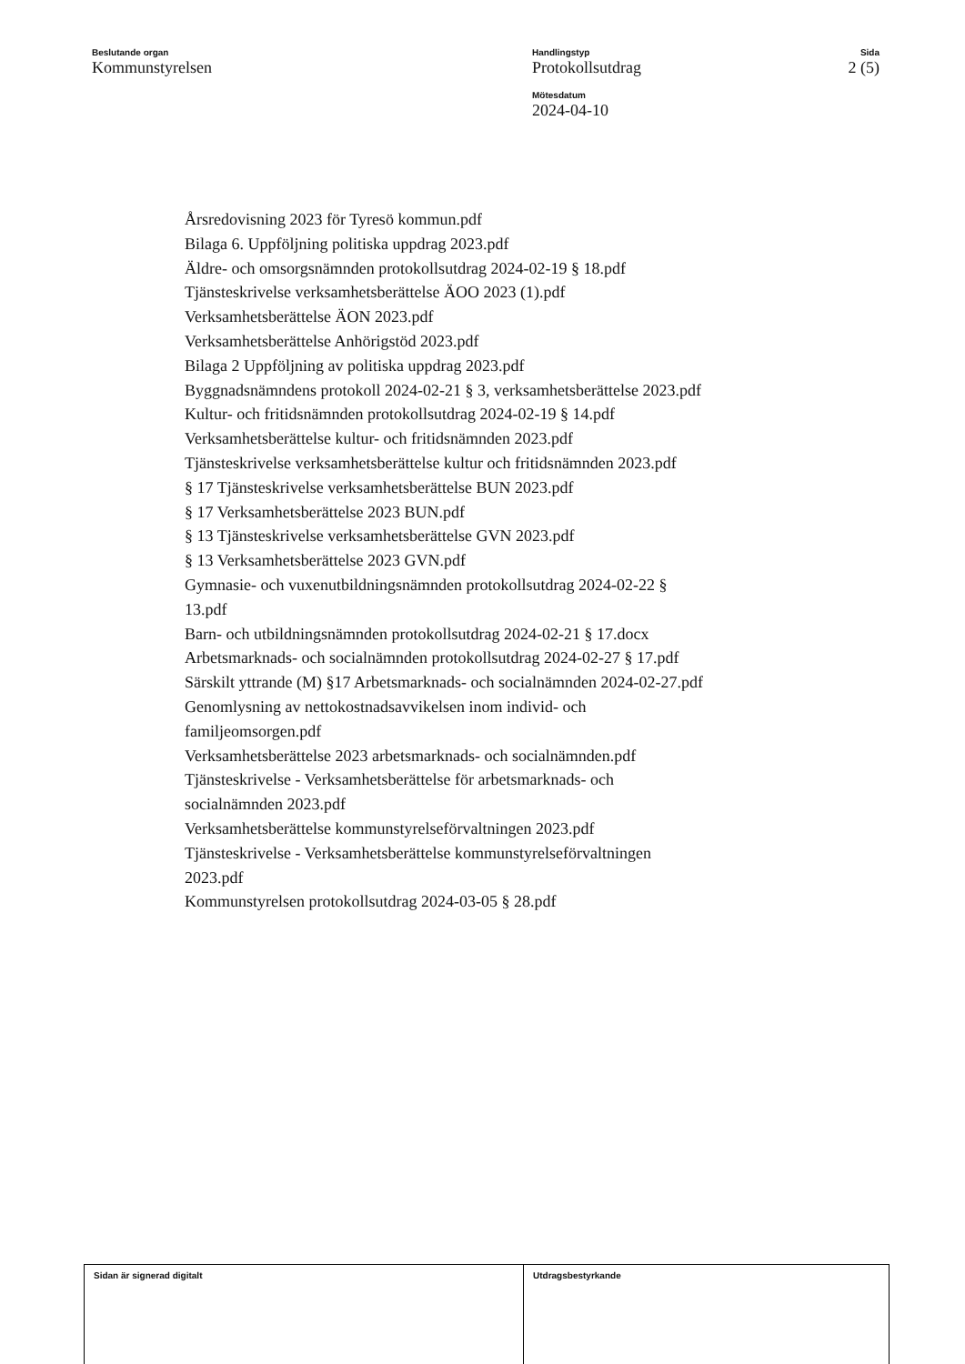Beslutande organ
Kommunstyrelsen
Handlingstyp
Protokollsutdrag
Mötesdatum
2024-04-10
Sida
2 (5)
Årsredovisning 2023 för Tyresö kommun.pdf
Bilaga 6. Uppföljning politiska uppdrag 2023.pdf
Äldre- och omsorgsnämnden protokollsutdrag 2024-02-19 § 18.pdf
Tjänsteskrivelse verksamhetsberättelse ÄOO 2023 (1).pdf
Verksamhetsberättelse ÄON 2023.pdf
Verksamhetsberättelse Anhörigstöd 2023.pdf
Bilaga 2 Uppföljning av politiska uppdrag 2023.pdf
Byggnadsnämndens protokoll 2024-02-21 § 3, verksamhetsberättelse 2023.pdf
Kultur- och fritidsnämnden protokollsutdrag 2024-02-19 § 14.pdf
Verksamhetsberättelse kultur- och fritidsnämnden 2023.pdf
Tjänsteskrivelse verksamhetsberättelse kultur och fritidsnämnden 2023.pdf
§ 17 Tjänsteskrivelse verksamhetsberättelse BUN 2023.pdf
§ 17 Verksamhetsberättelse 2023 BUN.pdf
§ 13 Tjänsteskrivelse verksamhetsberättelse GVN 2023.pdf
§ 13 Verksamhetsberättelse 2023 GVN.pdf
Gymnasie- och vuxenutbildningsnämnden protokollsutdrag 2024-02-22 §
13.pdf
Barn- och utbildningsnämnden protokollsutdrag 2024-02-21 § 17.docx
Arbetsmarknads- och socialnämnden protokollsutdrag 2024-02-27 § 17.pdf
Särskilt yttrande (M) §17 Arbetsmarknads- och socialnämnden 2024-02-27.pdf
Genomlysning av nettokostnadsavvikelsen inom individ- och
familjeomsorgen.pdf
Verksamhetsberättelse 2023 arbetsmarknads- och socialnämnden.pdf
Tjänsteskrivelse - Verksamhetsberättelse för arbetsmarknads- och
socialnämnden 2023.pdf
Verksamhetsberättelse kommunstyrelseförvaltningen 2023.pdf
Tjänsteskrivelse - Verksamhetsberättelse kommunstyrelseförvaltningen
2023.pdf
Kommunstyrelsen protokollsutdrag 2024-03-05 § 28.pdf
Sidan är signerad digitalt Utdragsbestyrkande